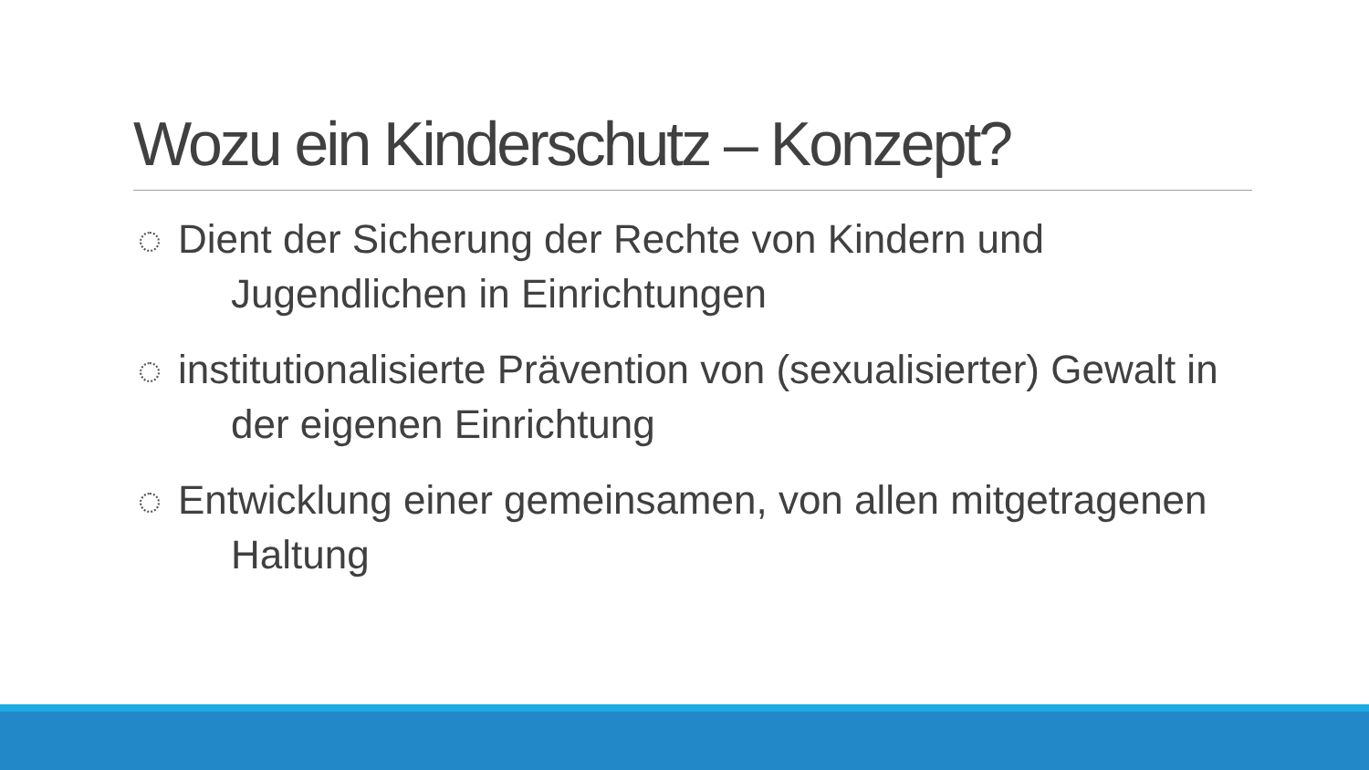Wozu ein Kinderschutz – Konzept?
Dient der Sicherung der Rechte von Kindern und Jugendlichen in Einrichtungen
institutionalisierte Prävention von (sexualisierter) Gewalt in der eigenen Einrichtung
Entwicklung einer gemeinsamen, von allen mitgetragenen Haltung